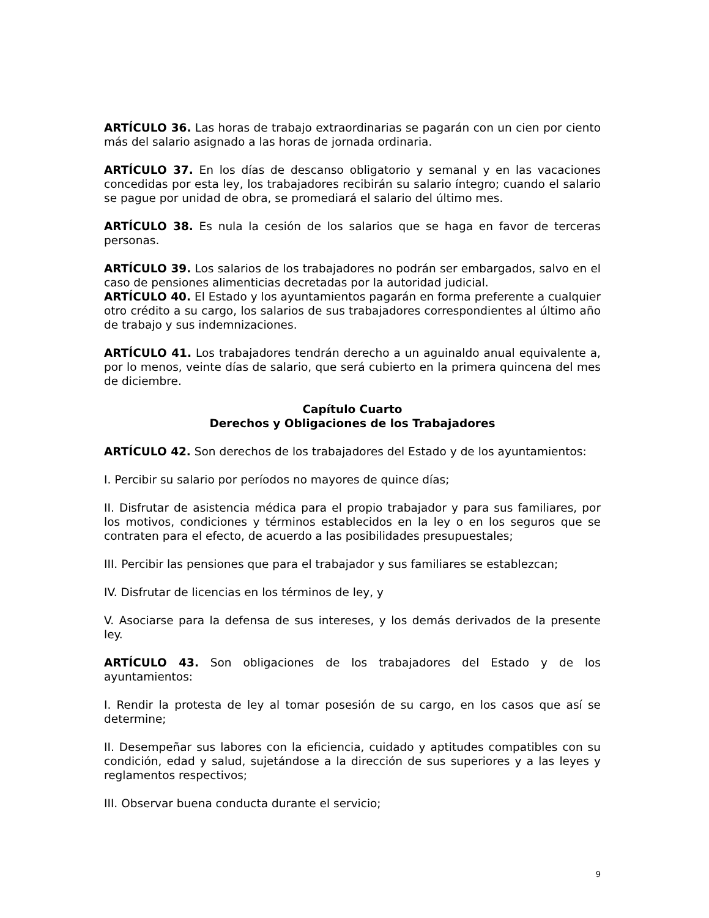ARTÍCULO 36. Las horas de trabajo extraordinarias se pagarán con un cien por ciento más del salario asignado a las horas de jornada ordinaria.
ARTÍCULO 37. En los días de descanso obligatorio y semanal y en las vacaciones concedidas por esta ley, los trabajadores recibirán su salario íntegro; cuando el salario se pague por unidad de obra, se promediará el salario del último mes.
ARTÍCULO 38. Es nula la cesión de los salarios que se haga en favor de terceras personas.
ARTÍCULO 39. Los salarios de los trabajadores no podrán ser embargados, salvo en el caso de pensiones alimenticias decretadas por la autoridad judicial.
ARTÍCULO 40. El Estado y los ayuntamientos pagarán en forma preferente a cualquier otro crédito a su cargo, los salarios de sus trabajadores correspondientes al último año de trabajo y sus indemnizaciones.
ARTÍCULO 41. Los trabajadores tendrán derecho a un aguinaldo anual equivalente a, por lo menos, veinte días de salario, que será cubierto en la primera quincena del mes de diciembre.
Capítulo Cuarto
Derechos y Obligaciones de los Trabajadores
ARTÍCULO 42. Son derechos de los trabajadores del Estado y de los ayuntamientos:
I. Percibir su salario por períodos no mayores de quince días;
II. Disfrutar de asistencia médica para el propio trabajador y para sus familiares, por los motivos, condiciones y términos establecidos en la ley o en los seguros que se contraten para el efecto, de acuerdo a las posibilidades presupuestales;
III. Percibir las pensiones que para el trabajador y sus familiares se establezcan;
IV. Disfrutar de licencias en los términos de ley, y
V. Asociarse para la defensa de sus intereses, y los demás derivados de la presente ley.
ARTÍCULO 43. Son obligaciones de los trabajadores del Estado y de los ayuntamientos:
I. Rendir la protesta de ley al tomar posesión de su cargo, en los casos que así se determine;
II. Desempeñar sus labores con la eficiencia, cuidado y aptitudes compatibles con su condición, edad y salud, sujetándose a la dirección de sus superiores y a las leyes y reglamentos respectivos;
III. Observar buena conducta durante el servicio;
9